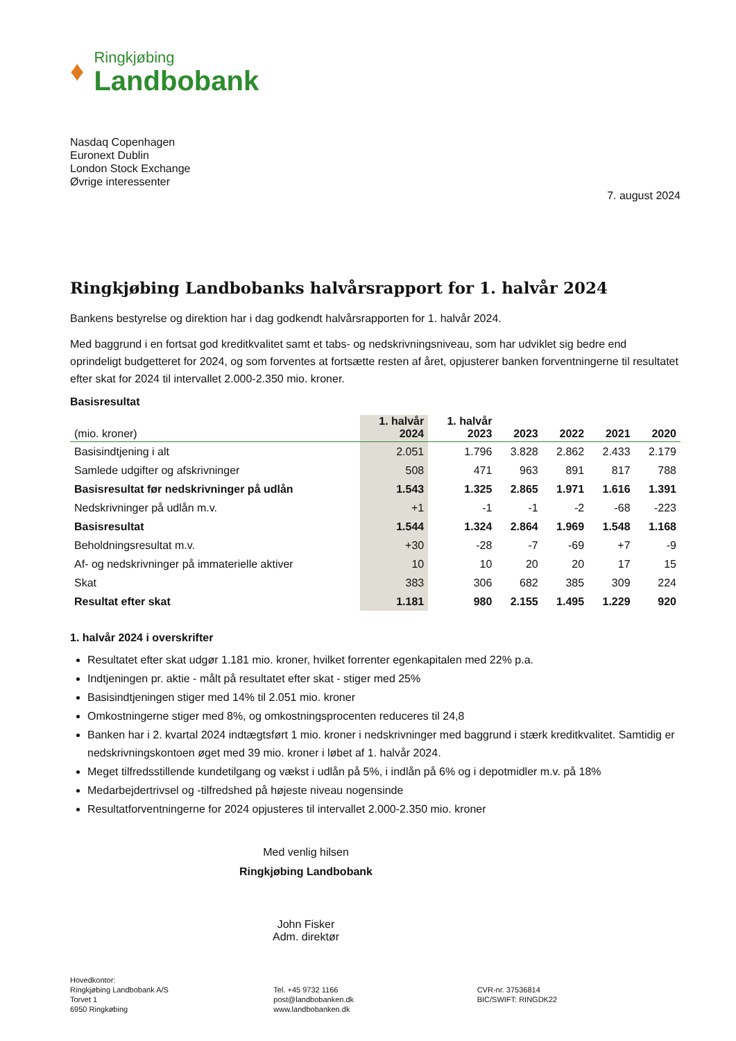♦
Ringkjøbing
Landbobank
Nasdaq Copenhagen
Euronext Dublin
London Stock Exchange
Øvrige interessenter
7. august 2024
Ringkjøbing Landbobanks halvårsrapport for 1. halvår 2024
Bankens bestyrelse og direktion har i dag godkendt halvårsrapporten for 1. halvår 2024.
Med baggrund i en fortsat god kreditkvalitet samt et tabs- og nedskrivningsniveau, som har udviklet sig bedre end oprindeligt budgetteret for 2024, og som forventes at fortsætte resten af året, opjusterer banken forventningerne til resultatet efter skat for 2024 til intervallet 2.000-2.350 mio. kroner.
Basisresultat
| (mio. kroner) | 1. halvår 2024 | 1. halvår 2023 | 2023 | 2022 | 2021 | 2020 |
| --- | --- | --- | --- | --- | --- | --- |
| Basisindtjening i alt | 2.051 | 1.796 | 3.828 | 2.862 | 2.433 | 2.179 |
| Samlede udgifter og afskrivninger | 508 | 471 | 963 | 891 | 817 | 788 |
| Basisresultat før nedskrivninger på udlån | 1.543 | 1.325 | 2.865 | 1.971 | 1.616 | 1.391 |
| Nedskrivninger på udlån m.v. | +1 | -1 | -1 | -2 | -68 | -223 |
| Basisresultat | 1.544 | 1.324 | 2.864 | 1.969 | 1.548 | 1.168 |
| Beholdningsresultat m.v. | +30 | -28 | -7 | -69 | +7 | -9 |
| Af- og nedskrivninger på immaterielle aktiver | 10 | 10 | 20 | 20 | 17 | 15 |
| Skat | 383 | 306 | 682 | 385 | 309 | 224 |
| Resultat efter skat | 1.181 | 980 | 2.155 | 1.495 | 1.229 | 920 |
1. halvår 2024 i overskrifter
Resultatet efter skat udgør 1.181 mio. kroner, hvilket forrenter egenkapitalen med 22% p.a.
Indtjeningen pr. aktie - målt på resultatet efter skat - stiger med 25%
Basisindtjeningen stiger med 14% til 2.051 mio. kroner
Omkostningerne stiger med 8%, og omkostningsprocenten reduceres til 24,8
Banken har i 2. kvartal 2024 indtægtsført 1 mio. kroner i nedskrivninger med baggrund i stærk kreditkvalitet. Samtidig er nedskrivningskontoen øget med 39 mio. kroner i løbet af 1. halvår 2024.
Meget tilfredsstillende kundetilgang og vækst i udlån på 5%, i indlån på 6% og i depotmidler m.v. på 18%
Medarbejdertrivsel og -tilfredshed på højeste niveau nogensinde
Resultatforventningerne for 2024 opjusteres til intervallet 2.000-2.350 mio. kroner
Med venlig hilsen
Ringkjøbing Landbobank
John Fisker
Adm. direktør
Hovedkontor:
Ringkjøbing Landbobank A/S
Torvet 1
6950 Ringkøbing
Tel. +45 9732 1166
post@landbobanken.dk
www.landbobanken.dk
CVR-nr. 37536814
BIC/SWIFT: RINGDK22